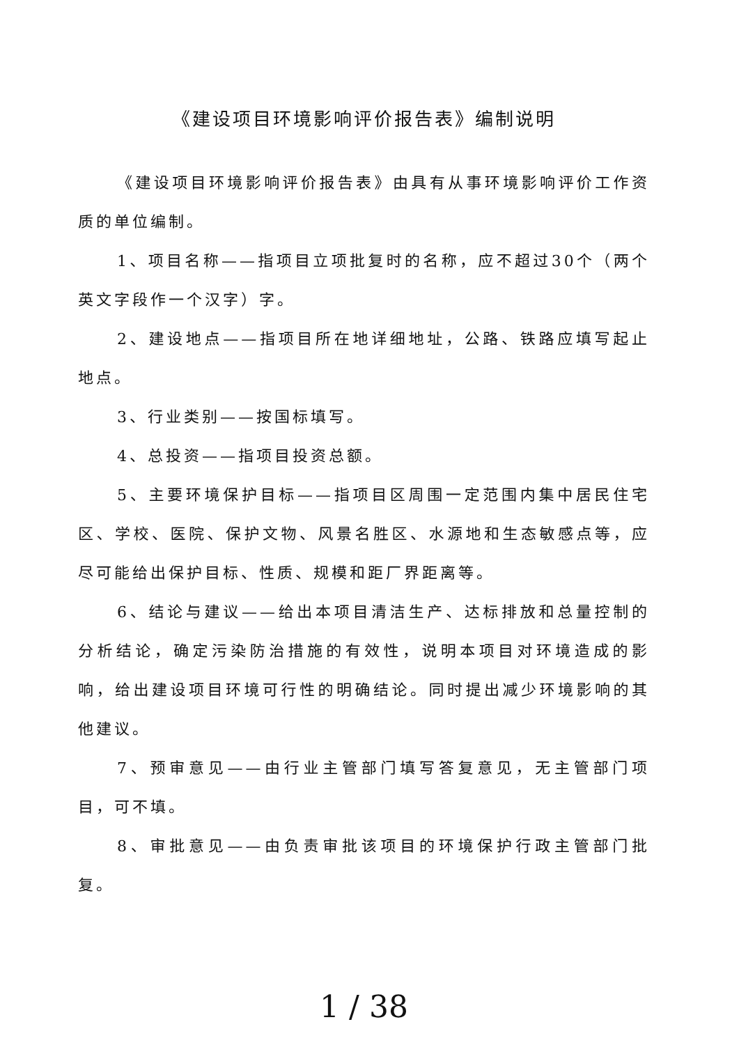《建设项目环境影响评价报告表》编制说明
《建设项目环境影响评价报告表》由具有从事环境影响评价工作资质的单位编制。
1、项目名称——指项目立项批复时的名称，应不超过30个（两个英文字段作一个汉字）字。
2、建设地点——指项目所在地详细地址，公路、铁路应填写起止地点。
3、行业类别——按国标填写。
4、总投资——指项目投资总额。
5、主要环境保护目标——指项目区周围一定范围内集中居民住宅区、学校、医院、保护文物、风景名胜区、水源地和生态敏感点等，应尽可能给出保护目标、性质、规模和距厂界距离等。
6、结论与建议——给出本项目清洁生产、达标排放和总量控制的分析结论，确定污染防治措施的有效性，说明本项目对环境造成的影响，给出建设项目环境可行性的明确结论。同时提出减少环境影响的其他建议。
7、预审意见——由行业主管部门填写答复意见，无主管部门项目，可不填。
8、审批意见——由负责审批该项目的环境保护行政主管部门批复。
1 / 38